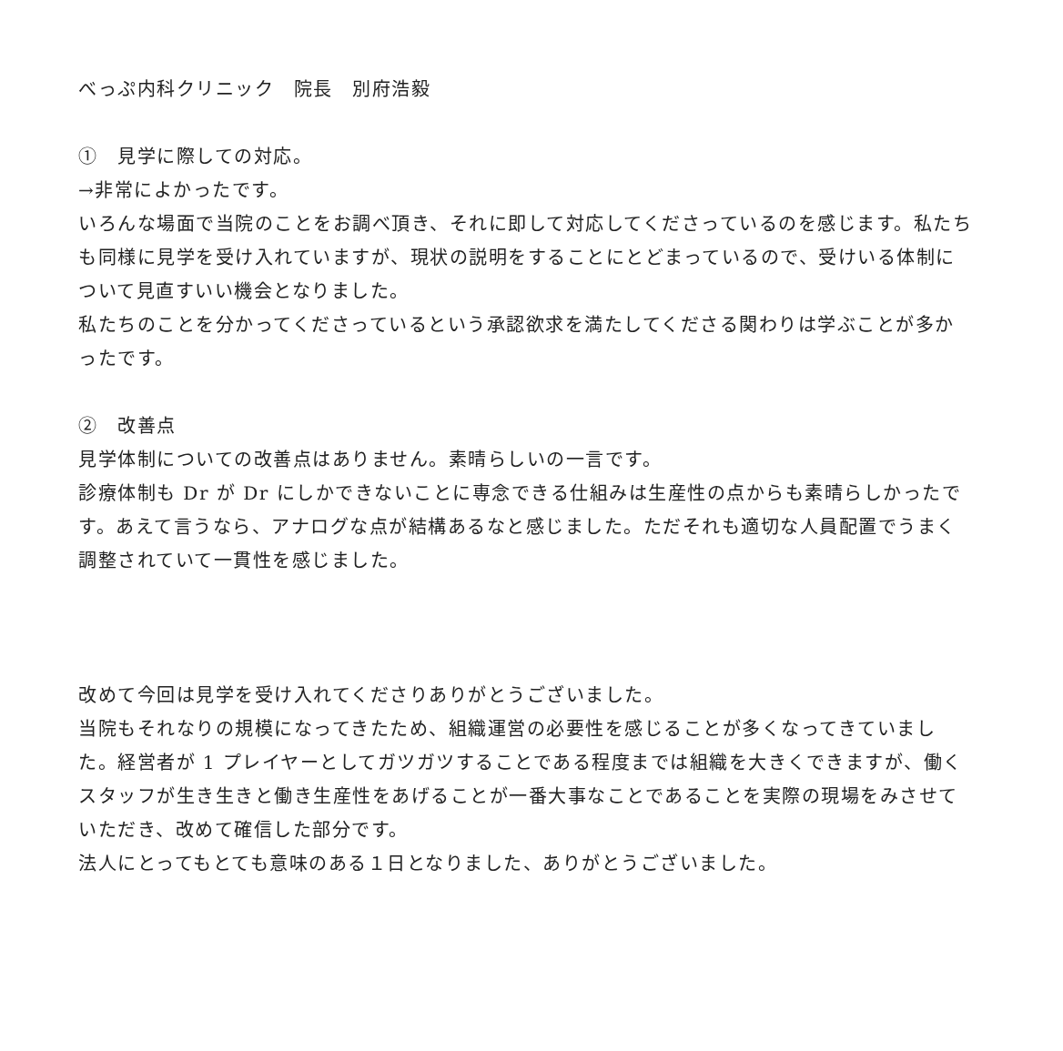べっぷ内科クリニック　院長　別府浩毅
①　見学に際しての対応。
→非常によかったです。
いろんな場面で当院のことをお調べ頂き、それに即して対応してくださっているのを感じます。私たちも同様に見学を受け入れていますが、現状の説明をすることにとどまっているので、受けいる体制について見直すいい機会となりました。
私たちのことを分かってくださっているという承認欲求を満たしてくださる関わりは学ぶことが多かったです。
②　改善点
見学体制についての改善点はありません。素晴らしいの一言です。
診療体制も Dr が Dr にしかできないことに専念できる仕組みは生産性の点からも素晴らしかったです。あえて言うなら、アナログな点が結構あるなと感じました。ただそれも適切な人員配置でうまく調整されていて一貫性を感じました。
改めて今回は見学を受け入れてくださりありがとうございました。
当院もそれなりの規模になってきたため、組織運営の必要性を感じることが多くなってきていました。経営者が 1 プレイヤーとしてガツガツすることである程度までは組織を大きくできますが、働くスタッフが生き生きと働き生産性をあげることが一番大事なことであることを実際の現場をみさせていただき、改めて確信した部分です。
法人にとってもとても意味のある１日となりました、ありがとうございました。